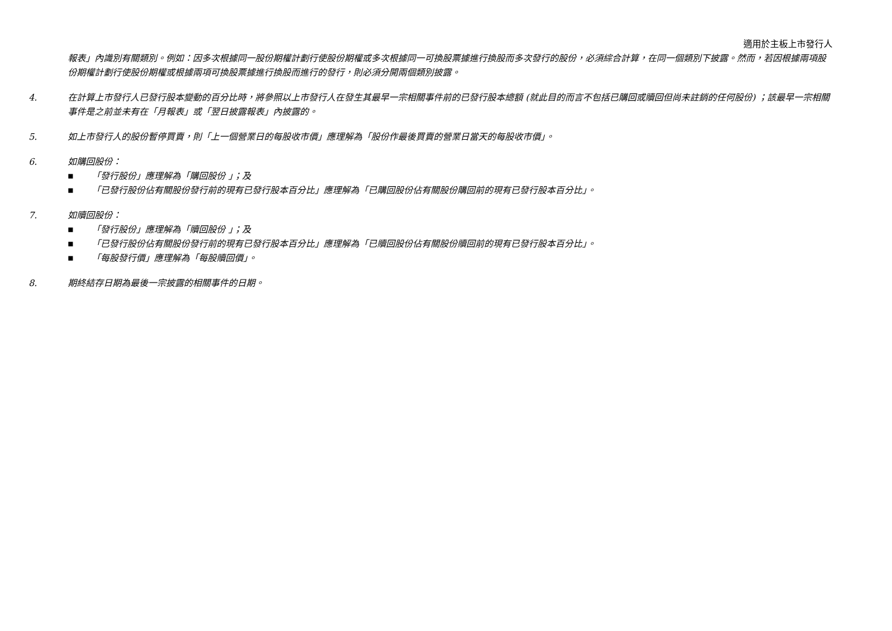適用於主板上市發行人
報表」內識別有關類別。例如：因多次根據同一股份期權計劃行使股份期權或多次根據同一可換股票據進行換股而多次發行的股份，必須綜合計算，在同一個類別下披露。然而，若因根據兩項股份期權計劃行使股份期權或根據兩項可換股票據進行換股而進行的發行，則必須分開兩個類別披露。
4. 在計算上市發行人已發行股本變動的百分比時，將參照以上市發行人在發生其最早一宗相關事件前的已發行股本總額 (就此目的而言不包括已購回或贖回但尚未註銷的任何股份) ；該最早一宗相關事件是之前並未有在「月報表」或「翌日披露報表」內披露的。
5. 如上市發行人的股份暫停買賣，則「上一個營業日的每股收市價」應理解為「股份作最後買賣的營業日當天的每股收市價」。
6. 如購回股份：
■ 「發行股份」應理解為「購回股份 」；及
■ 「已發行股份佔有關股份發行前的現有已發行股本百分比」應理解為「已購回股份佔有關股份購回前的現有已發行股本百分比」。
7. 如贖回股份：
■ 「發行股份」應理解為「贖回股份 」；及
■ 「已發行股份佔有關股份發行前的現有已發行股本百分比」應理解為「已贖回股份佔有關股份贖回前的現有已發行股本百分比」。
■ 「每股發行價」應理解為「每股贖回價」。
8. 期終結存日期為最後一宗披露的相關事件的日期。